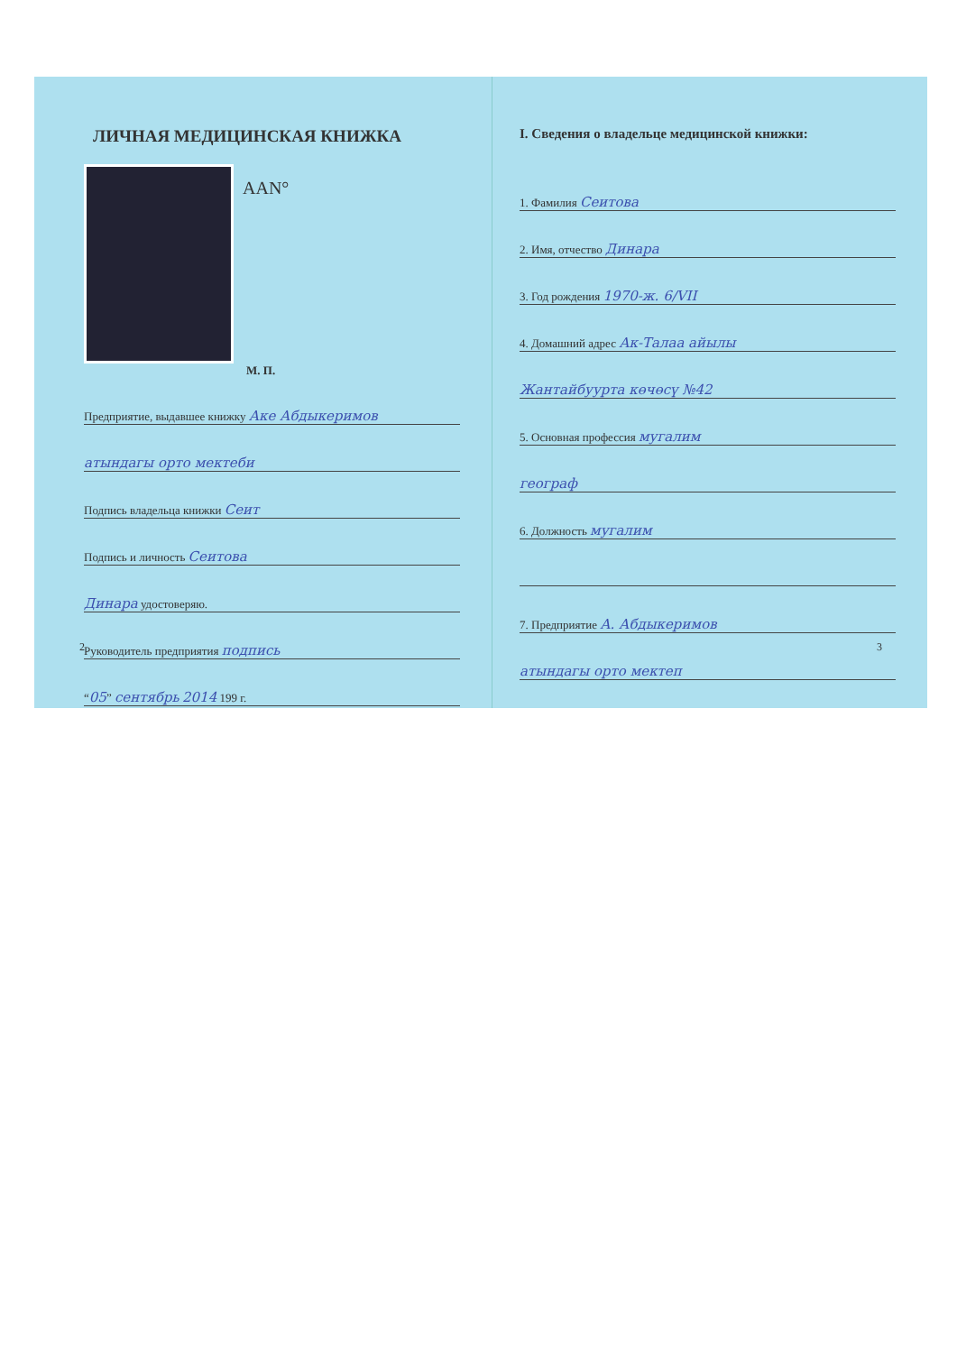ЛИЧНАЯ МЕДИЦИНСКАЯ КНИЖКА
ААN°
М. П.
Предприятие, выдавшее книжку Аке Абдыкеримов
атындагы орто мектеби
Подпись владельца книжки Сеит
Подпись и личность Сеитова
Динара удостоверяю.
Руководитель предприятия подпись
“05” сентябрь 2014 199 г.
2
I. Сведения о владельце медицинской книжки:
1. Фамилия Сеитова
2. Имя, отчество Динара
3. Год рождения 1970-ж. 6/VII
4. Домашний адрес Ак-Талаа айылы
Жантайбуурта көчөсү №42
5. Основная профессия мугалим
географ
6. Должность мугалим
7. Предприятие А. Абдыкеримов
атындагы орто мектеп
3